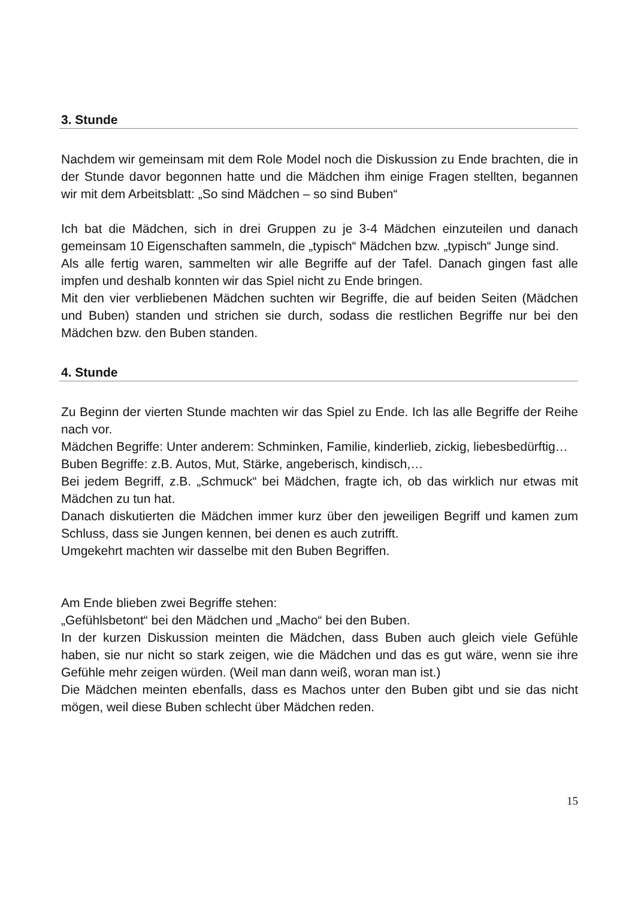3. Stunde
Nachdem wir gemeinsam mit dem Role Model noch die Diskussion zu Ende brachten, die in der Stunde davor begonnen hatte und die Mädchen ihm einige Fragen stellten, begannen wir mit dem Arbeitsblatt: „So sind Mädchen – so sind Buben“
Ich bat die Mädchen, sich in drei Gruppen zu je 3-4 Mädchen einzuteilen und danach gemeinsam 10 Eigenschaften sammeln, die „typisch“ Mädchen bzw. „typisch“ Junge sind.
Als alle fertig waren, sammelten wir alle Begriffe auf der Tafel. Danach gingen fast alle impfen und deshalb konnten wir das Spiel nicht zu Ende bringen.
Mit den vier verbliebenen Mädchen suchten wir Begriffe, die auf beiden Seiten (Mädchen und Buben) standen und strichen sie durch, sodass die restlichen Begriffe nur bei den Mädchen bzw. den Buben standen.
4. Stunde
Zu Beginn der vierten Stunde machten wir das Spiel zu Ende. Ich las alle Begriffe der Reihe nach vor.
Mädchen Begriffe: Unter anderem: Schminken, Familie, kinderlieb, zickig, liebesbedürftig…
Buben Begriffe: z.B. Autos, Mut, Stärke, angeberisch, kindisch,…
Bei jedem Begriff, z.B. „Schmuck“ bei Mädchen, fragte ich, ob das wirklich nur etwas mit Mädchen zu tun hat.
Danach diskutierten die Mädchen immer kurz über den jeweiligen Begriff und kamen zum Schluss, dass sie Jungen kennen, bei denen es auch zutrifft.
Umgekehrt machten wir dasselbe mit den Buben Begriffen.
Am Ende blieben zwei Begriffe stehen:
„Gefühlsbetont“ bei den Mädchen und „Macho“ bei den Buben.
In der kurzen Diskussion meinten die Mädchen, dass Buben auch gleich viele Gefühle haben, sie nur nicht so stark zeigen, wie die Mädchen und das es gut wäre, wenn sie ihre Gefühle mehr zeigen würden. (Weil man dann weiß, woran man ist.)
Die Mädchen meinten ebenfalls, dass es Machos unter den Buben gibt und sie das nicht mögen, weil diese Buben schlecht über Mädchen reden.
15